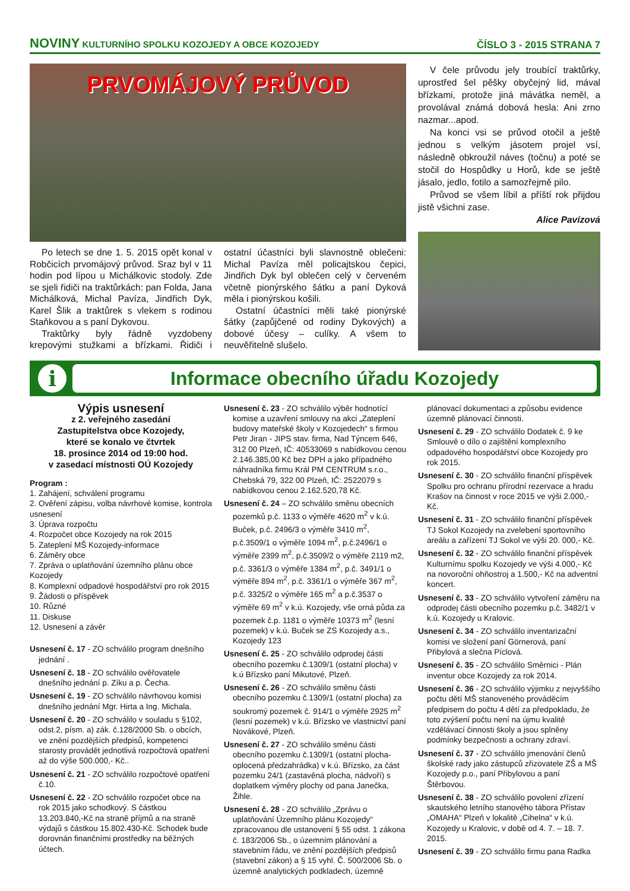NOVINY KULTURNÍHO SPOLKU KOZOJEDY A OBCE KOZOJEDY
ČÍSLO 3 - 2015 STRANA 7
PRVOMÁJOVÝ PRŮVOD
Po letech se dne 1. 5. 2015 opět konal v Robčicích prvomájový průvod. Sraz byl v 11 hodin pod lípou u Michálkovic stodoly. Zde se sjeli řidiči na traktůrkách: pan Folda, Jana Michálková, Michal Pavíza, Jindřich Dyk, Karel Šlik a traktůrek s vlekem s rodinou Staňkovou a s paní Dykovou.
Traktůrky byly řádně vyzdobeny krepovými stužkami a břízkami. Řidiči i ostatní účastníci byli slavnostně oblečeni: Michal Pavíza měl policajtskou čepici, Jindřich Dyk byl oblečen celý v červeném včetně pionýrského šátku a paní Dyková měla i pionýrskou košili.
Ostatní účastníci měli také pionýrské šátky (zapůjčené od rodiny Dykových) a dobové účesy – culíky. A všem to neuvěřitelně slušelo.
V čele průvodu jely troubící traktůrky, uprostřed šel pěšky obyčejný lid, mával břízkami, protože jiná mávátka neměl, a provolával známá dobová hesla: Ani zrno nazmar...apod.
Na konci vsi se průvod otočil a ještě jednou s velkým jásotem projel vsí, následně obkroužil náves (točnu) a poté se stočil do Hospůdky u Horů, kde se ještě jásalo, jedlo, fotilo a samozřejmě pilo.
Průvod se všem líbil a příští rok přijdou jistě všichni zase.
Alice Pavízová
i
Informace obecního úřadu Kozojedy
Výpis usnesení
z 2. veřejného zasedání
Zastupitelstva obce Kozojedy,
které se konalo ve čtvrtek
18. prosince 2014 od 19:00 hod.
v zasedací místnosti OÚ Kozojedy
Program :
1. Zahájení, schválení programu
2. Ověření zápisu, volba návrhové komise, kontrola usnesení
3. Úprava rozpočtu
4. Rozpočet obce Kozojedy na rok 2015
5. Zateplení MŠ Kozojedy-informace
6. Záměry obce
7. Zpráva o uplatňování územního plánu obce Kozojedy
8. Komplexní odpadové hospodářství pro rok 2015
9. Žádosti o příspěvek
10. Různé
11. Diskuse
12. Usnesení a závěr
Usnesení č. 17 - ZO schválilo program dnešního jednání .
Usnesení č. 18 - ZO schválilo ověřovatele dnešního jednání p. Zíku a p. Čecha.
Usnesení č. 19 - ZO schválilo návrhovou komisi dnešního jednání Mgr. Hirta a Ing. Michala.
Usnesení č. 20 - ZO schválilo v souladu s §102, odst.2, písm. a) zák. č.128/2000 Sb. o obcích, ve znění pozdějších předpisů, kompetenci starosty provádět jednotlivá rozpočtová opatření až do výše 500.000,- Kč..
Usnesení č. 21 - ZO schválilo rozpočtové opatření č.10.
Usnesení č. 22 - ZO schválilo rozpočet obce na rok 2015 jako schodkový. S částkou 13.203.840,-Kč na straně příjmů a na straně výdajů s částkou 15.802.430-Kč. Schodek bude dorovnán finančními prostředky na běžných účtech.
Usnesení č. 23 - ZO schválilo výběr hodnotící komise a uzavření smlouvy na akci „Zateplení budovy mateřské školy v Kozojedech“ s firmou Petr Jiran - JIPS stav. firma, Nad Týncem 646, 312 00 Plzeň, IČ: 40533069 s nabídkovou cenou 2.146.385,00 Kč bez DPH a jako případného náhradníka firmu Král PM CENTRUM s.r.o., Chebská 79, 322 00 Plzeň, IČ: 2522079 s nabídkovou cenou 2.162.520,78 Kč.
Usnesení č. 24 – ZO schválilo směnu obecních pozemků p.č. 1133 o výměře 4620 m<sup>2</sup> v k.ú. Buček, p.č. 2496/3 o výměře 3410 m<sup>2</sup>, p.č.3509/1 o výměře 1094 m<sup>2</sup>, p.č.2496/1 o výměře 2399 m<sup>2</sup>, p.č.3509/2 o výměře 2119 m2, p.č. 3361/3 o výměře 1384 m<sup>2</sup>, p.č. 3491/1 o výměře 894 m<sup>2</sup>, p.č. 3361/1 o výměře 367 m<sup>2</sup>, p.č. 3325/2 o výměře 165 m<sup>2</sup> a p.č.3537 o výměře 69 m<sup>2</sup> v k.ú. Kozojedy, vše orná půda za pozemek č.p. 1181 o výměře 10373 m<sup>2</sup> (lesní pozemek) v k.ú. Buček se ZS Kozojedy a.s., Kozojedy 123
Usnesení č. 25 - ZO schválilo odprodej části obecního pozemku č.1309/1 (ostatní plocha) v k.ú Břízsko paní Mikutové, Plzeň.
Usnesení č. 26 - ZO schválilo směnu části obecního pozemku č.1309/1 (ostatní plocha) za soukromý pozemek č. 914/1 o výměře 2925 m<sup>2</sup> (lesní pozemek) v k.ú. Břízsko ve vlastnictví paní Novákové, Plzeň.
Usnesení č. 27 - ZO schválilo směnu části obecního pozemku č.1309/1 (ostatní plocha-oplocená předzahrádka) v k.ú. Břízsko, za část pozemku 24/1 (zastavěná plocha, nádvoří) s doplatkem výměry plochy od pana Janečka, Žihle.
Usnesení č. 28 - ZO schválilo „Zprávu o uplatňování Územního plánu Kozojedy“ zpracovanou dle ustanovení § 55 odst. 1 zákona č. 183/2006 Sb., o územním plánování a stavebním řádu, ve znění pozdějších předpisů (stavební zákon) a § 15 vyhl. Č. 500/2006 Sb. o územně analytických podkladech, územně
plánovací dokumentaci a způsobu evidence územně plánovací činnosti.
Usnesení č. 29 - ZO schválilo Dodatek č. 9 ke Smlouvě o dílo o zajištění komplexního odpadového hospodářství obce Kozojedy pro rok 2015.
Usnesení č. 30 - ZO schválilo finanční příspěvek Spolku pro ochranu přírodní rezervace a hradu Krašov na činnost v roce 2015 ve výši 2.000,- Kč.
Usnesení č. 31 - ZO schválilo finanční příspěvek TJ Sokol Kozojedy na zvelebení sportovního areálu a zařízení TJ Sokol ve výši 20. 000,- Kč.
Usnesení č. 32 - ZO schválilo finanční příspěvek Kulturnímu spolku Kozojedy ve výši 4.000,- Kč na novoroční ohňostroj a 1.500,- Kč na adventní koncert.
Usnesení č. 33 - ZO schválilo vytvoření záměru na odprodej části obecního pozemku p.č. 3482/1 v k.ú. Kozojedy u Kralovic.
Usnesení č. 34 - ZO schválilo inventarizační komisi ve složení paní Görnerová, paní Přibylová a slečna Píclová.
Usnesení č. 35 - ZO schválilo Směrnici - Plán inventur obce Kozojedy za rok 2014.
Usnesení č. 36 - ZO schválilo výjimku z nejvyššího počtu dětí MŠ stanoveného prováděcím předpisem do počtu 4 dětí za předpokladu, že toto zvýšení počtu není na újmu kvalitě vzdělávací činnosti školy a jsou splněny podmínky bezpečnosti a ochrany zdraví.
Usnesení č. 37 - ZO schválilo jmenování členů školské rady jako zástupců zřizovatele ZŠ a MŠ Kozojedy p.o., paní Přibylovou a paní Štěrbovou.
Usnesení č. 38 - ZO schválilo povolení zřízení skautského letního stanového tábora Přístav „OMAHA“ Plzeň v lokalitě „Cihelna“ v k.ú. Kozojedy u Kralovic, v době od 4. 7. – 18. 7. 2015.
Usnesení č. 39 - ZO schválilo firmu pana Radka